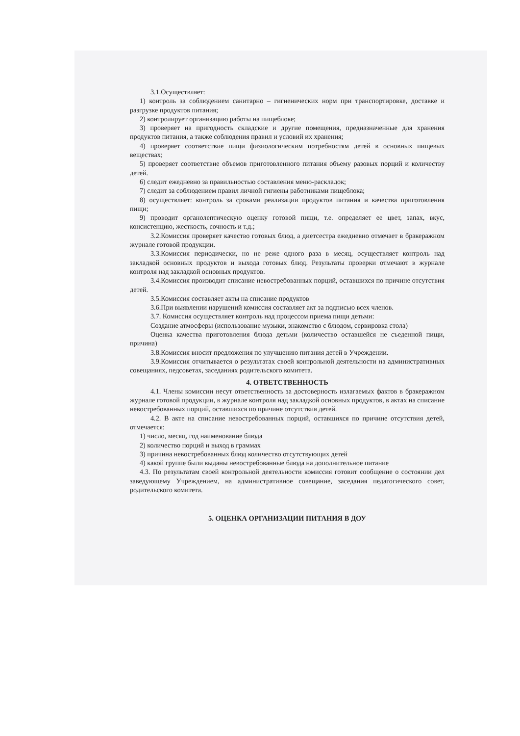3.1.Осуществляет:
1) контроль за соблюдением санитарно – гигиенических норм при транспортировке, доставке и разгрузке продуктов питания;
2) контролирует организацию работы на пищеблоке;
3) проверяет на пригодность складские и другие помещения, предназначенные для хранения продуктов питания, а также соблюдения правил и условий их хранения;
4) проверяет соответствие пищи физиологическим потребностям детей в основных пищевых веществах;
5) проверяет соответствие объемов приготовленного питания объему разовых порций и количеству детей.
6) следит ежедневно за правильностью составления меню-раскладок;
7) следит за соблюдением правил личной гигиены работниками пищеблока;
8) осуществляет: контроль за сроками реализации продуктов питания и качества приготовления пищи;
9) проводит органолептическую оценку готовой пищи, т.е. определяет ее цвет, запах, вкус, консистенцию, жесткость, сочность и т.д.;
3.2.Комиссия проверяет качество готовых блюд, а диетсестра ежедневно отмечает в бракеражном журнале готовой продукции.
3.3.Комиссия периодически, но не реже одного раза в месяц, осуществляет контроль над закладкой основных продуктов и выхода готовых блюд. Результаты проверки отмечают в журнале контроля над закладкой основных продуктов.
3.4.Комиссия производит списание невостребованных порций, оставшихся по причине отсутствия детей.
3.5.Комиссия составляет акты на списание продуктов
3.6.При выявлении нарушений комиссия составляет акт за подписью всех членов.
3.7. Комиссия осуществляет контроль над процессом приема пищи детьми:
Создание атмосферы (использование музыки, знакомство с блюдом, сервировка стола)
Оценка качества приготовления блюда детьми (количество оставшейся не съеденной пищи, причина)
3.8.Комиссия вносит предложения по улучшению питания детей в Учреждении.
3.9.Комиссия отчитывается о результатах своей контрольной деятельности на административных совещаниях, педсоветах, заседаниях родительского комитета.
4. ОТВЕТСТВЕННОСТЬ
4.1. Члены комиссии несут ответственность за достоверность излагаемых фактов в бракеражном журнале готовой продукции, в журнале контроля над закладкой основных продуктов, в актах на списание невостребованных порций, оставшихся по причине отсутствия детей.
4.2. В акте на списание невостребованных порций, оставшихся по причине отсутствия детей, отмечается:
1) число, месяц, год наименование блюда
2) количество порций и выход в граммах
3) причина невостребованных блюд количество отсутствующих детей
4) какой группе были выданы невостребованные блюда на дополнительное питание
4.3. По результатам своей контрольной деятельности комиссия готовит сообщение о состоянии дел заведующему Учреждением, на административное совещание, заседания педагогического совет, родительского комитета.
5. ОЦЕНКА ОРГАНИЗАЦИИ ПИТАНИЯ В ДОУ